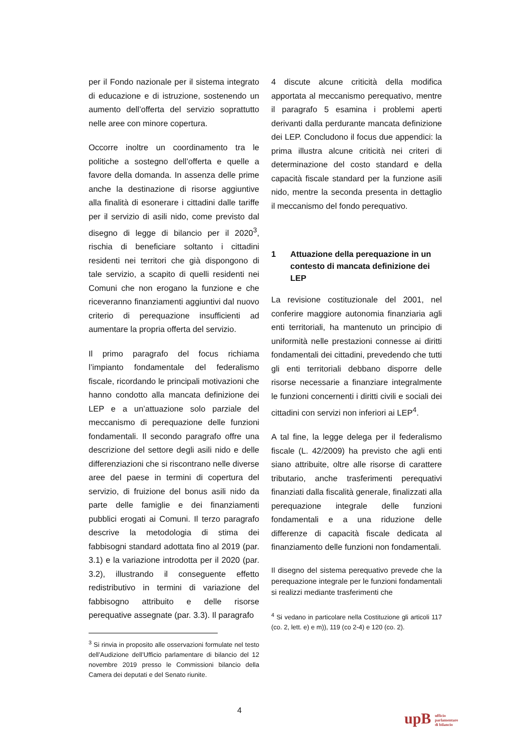per il Fondo nazionale per il sistema integrato di educazione e di istruzione, sostenendo un aumento dell’offerta del servizio soprattutto nelle aree con minore copertura.
Occorre inoltre un coordinamento tra le politiche a sostegno dell’offerta e quelle a favore della domanda. In assenza delle prime anche la destinazione di risorse aggiuntive alla finalità di esonerare i cittadini dalle tariffe per il servizio di asili nido, come previsto dal disegno di legge di bilancio per il 2020<sup>3</sup>, rischia di beneficiare soltanto i cittadini residenti nei territori che già dispongono di tale servizio, a scapito di quelli residenti nei Comuni che non erogano la funzione e che riceveranno finanziamenti aggiuntivi dal nuovo criterio di perequazione insufficienti ad aumentare la propria offerta del servizio.
Il primo paragrafo del focus richiama l’impianto fondamentale del federalismo fiscale, ricordando le principali motivazioni che hanno condotto alla mancata definizione dei LEP e a un’attuazione solo parziale del meccanismo di perequazione delle funzioni fondamentali. Il secondo paragrafo offre una descrizione del settore degli asili nido e delle differenziazioni che si riscontrano nelle diverse aree del paese in termini di copertura del servizio, di fruizione del bonus asili nido da parte delle famiglie e dei finanziamenti pubblici erogati ai Comuni. Il terzo paragrafo descrive la metodologia di stima dei fabbisogni standard adottata fino al 2019 (par. 3.1) e la variazione introdotta per il 2020 (par. 3.2), illustrando il conseguente effetto redistributivo in termini di variazione del fabbisogno attribuito e delle risorse perequative assegnate (par. 3.3). Il paragrafo
<sup>3</sup> Si rinvia in proposito alle osservazioni formulate nel testo dell’Audizione dell’Ufficio parlamentare di bilancio del 12 novembre 2019 presso le Commissioni bilancio della Camera dei deputati e del Senato riunite.
4 discute alcune criticità della modifica apportata al meccanismo perequativo, mentre il paragrafo 5 esamina i problemi aperti derivanti dalla perdurante mancata definizione dei LEP. Concludono il focus due appendici: la prima illustra alcune criticità nei criteri di determinazione del costo standard e della capacità fiscale standard per la funzione asili nido, mentre la seconda presenta in dettaglio il meccanismo del fondo perequativo.
1 Attuazione della perequazione in un contesto di mancata definizione dei LEP
La revisione costituzionale del 2001, nel conferire maggiore autonomia finanziaria agli enti territoriali, ha mantenuto un principio di uniformità nelle prestazioni connesse ai diritti fondamentali dei cittadini, prevedendo che tutti gli enti territoriali debbano disporre delle risorse necessarie a finanziare integralmente le funzioni concernenti i diritti civili e sociali dei cittadini con servizi non inferiori ai LEP<sup>4</sup>.
A tal fine, la legge delega per il federalismo fiscale (L. 42/2009) ha previsto che agli enti siano attribuite, oltre alle risorse di carattere tributario, anche trasferimenti perequativi finanziati dalla fiscalità generale, finalizzati alla perequazione integrale delle funzioni fondamentali e a una riduzione delle differenze di capacità fiscale dedicata al finanziamento delle funzioni non fondamentali.
Il disegno del sistema perequativo prevede che la perequazione integrale per le funzioni fondamentali si realizzi mediante trasferimenti che
<sup>4</sup> Si vedano in particolare nella Costituzione gli articoli 117 (co. 2, lett. e) e m)), 119 (co 2-4) e 120 (co. 2).
4
upB ufficio
parlamentare
di bilancio